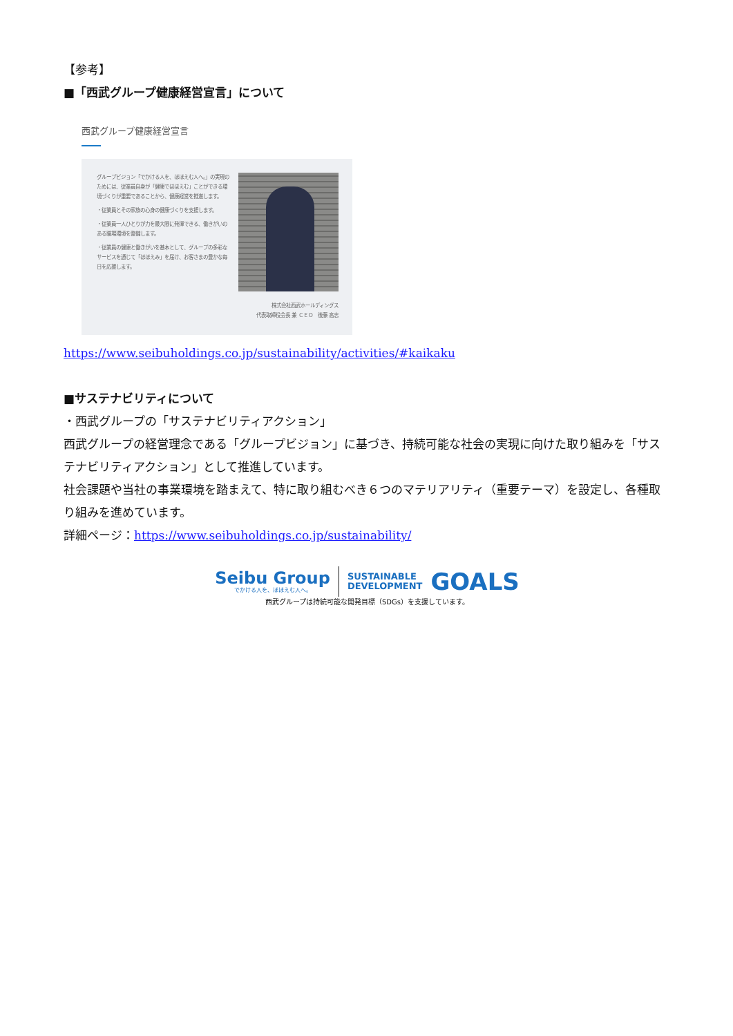【参考】
■「西武グループ健康経営宣言」について
西武グループ健康経営宣言
グループビジョン「でかける人を、ほほえむ人へ。」の実現のためには、従業員自身が「健康でほほえむ」ことができる環境づくりが重要であることから、健康経営を推進します。
・従業員とその家族の心身の健康づくりを支援します。
・従業員一人ひとりが力を最大限に発揮できる、働きがいのある職場環境を整備します。
・従業員の健康と働きがいを基本として、グループの多彩なサービスを通じて「ほほえみ」を届け、お客さまの豊かな毎日を応援します。
株式会社西武ホールディングス
代表取締役会長 兼 ＣＥＯ　後藤 高志
https://www.seibuholdings.co.jp/sustainability/activities/#kaikaku
■サステナビリティについて
・西武グループの「サステナビリティアクション」
西武グループの経営理念である「グループビジョン」に基づき、持続可能な社会の実現に向けた取り組みを「サステナビリティアクション」として推進しています。
社会課題や当社の事業環境を踏まえて、特に取り組むべき６つのマテリアリティ（重要テーマ）を設定し、各種取り組みを進めています。
詳細ページ：https://www.seibuholdings.co.jp/sustainability/
Seibu Group
でかける人を、ほほえむ人へ。
SUSTAINABLE
DEVELOPMENT
GOALS
西武グループは持続可能な開発目標（SDGs）を支援しています。